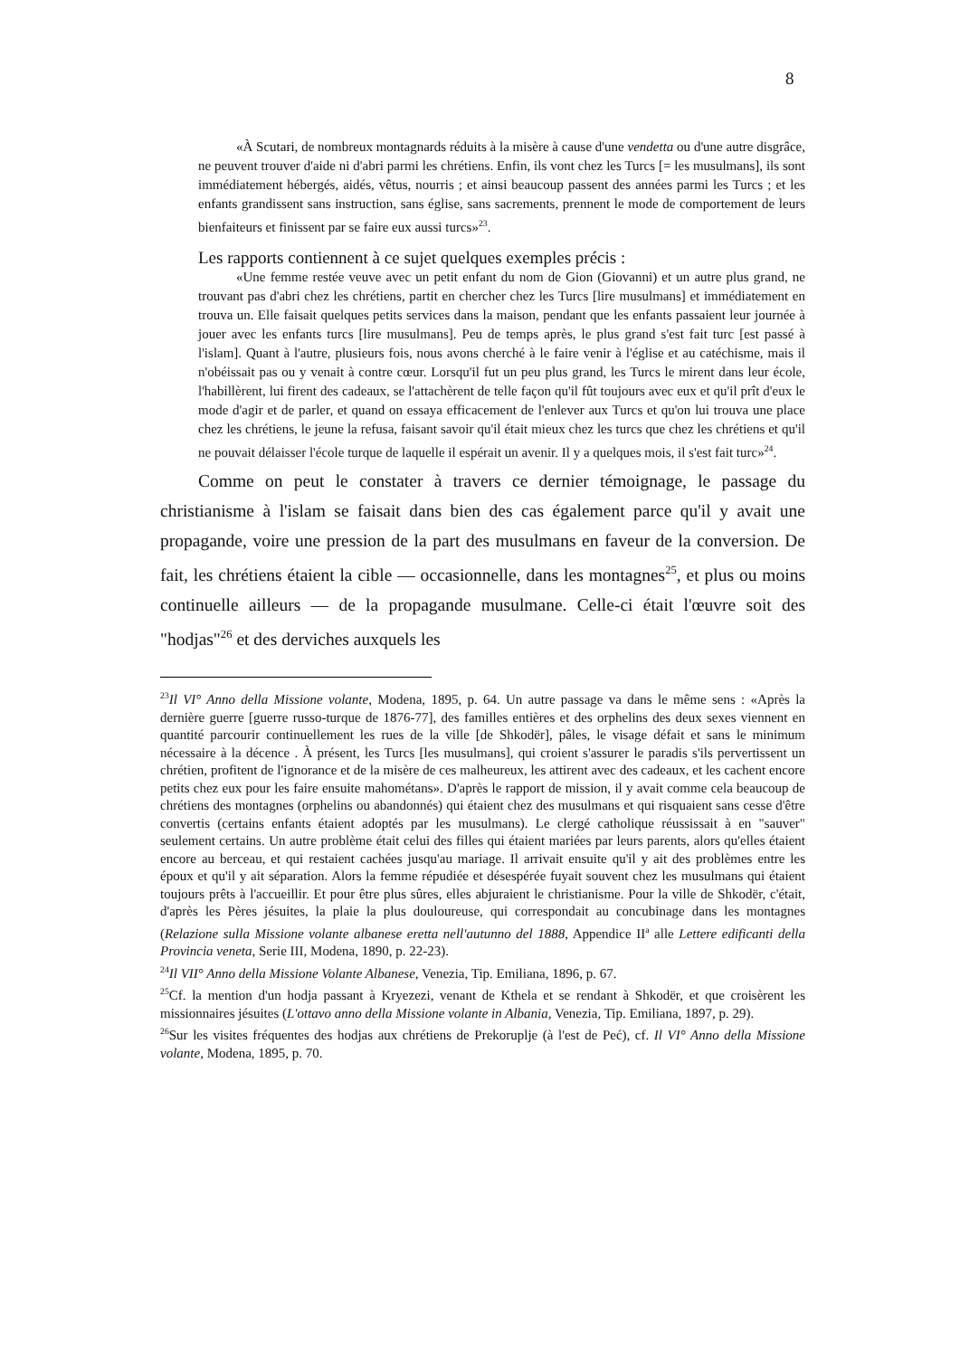8
«À Scutari, de nombreux montagnards réduits à la misère à cause d'une vendetta ou d'une autre disgrâce, ne peuvent trouver d'aide ni d'abri parmi les chrétiens. Enfin, ils vont chez les Turcs [= les musulmans], ils sont immédiatement hébergés, aidés, vêtus, nourris ; et ainsi beaucoup passent des années parmi les Turcs ; et les enfants grandissent sans instruction, sans église, sans sacrements, prennent le mode de comportement de leurs bienfaiteurs et finissent par se faire eux aussi turcs»<sup>23</sup>.
Les rapports contiennent à ce sujet quelques exemples précis :
«Une femme restée veuve avec un petit enfant du nom de Gion (Giovanni) et un autre plus grand, ne trouvant pas d'abri chez les chrétiens, partit en chercher chez les Turcs [lire musulmans] et immédiatement en trouva un. Elle faisait quelques petits services dans la maison, pendant que les enfants passaient leur journée à jouer avec les enfants turcs [lire musulmans]. Peu de temps après, le plus grand s'est fait turc [est passé à l'islam]. Quant à l'autre, plusieurs fois, nous avons cherché à le faire venir à l'église et au catéchisme, mais il n'obéissait pas ou y venait à contre cœur. Lorsqu'il fut un peu plus grand, les Turcs le mirent dans leur école, l'habillèrent, lui firent des cadeaux, se l'attachèrent de telle façon qu'il fût toujours avec eux et qu'il prît d'eux le mode d'agir et de parler, et quand on essaya efficacement de l'enlever aux Turcs et qu'on lui trouva une place chez les chrétiens, le jeune la refusa, faisant savoir qu'il était mieux chez les turcs que chez les chrétiens et qu'il ne pouvait délaisser l'école turque de laquelle il espérait un avenir. Il y a quelques mois, il s'est fait turc»<sup>24</sup>.
Comme on peut le constater à travers ce dernier témoignage, le passage du christianisme à l'islam se faisait dans bien des cas également parce qu'il y avait une propagande, voire une pression de la part des musulmans en faveur de la conversion. De fait, les chrétiens étaient la cible — occasionnelle, dans les montagnes<sup>25</sup>, et plus ou moins continuelle ailleurs — de la propagande musulmane. Celle-ci était l'œuvre soit des "hodjas"<sup>26</sup> et des derviches auxquels les
<sup>23</sup> Il VI° Anno della Missione volante, Modena, 1895, p. 64. Un autre passage va dans le même sens : «Après la dernière guerre [guerre russo-turque de 1876-77], des familles entières et des orphelins des deux sexes viennent en quantité parcourir continuellement les rues de la ville [de Shkodër], pâles, le visage défait et sans le minimum nécessaire à la décence . À présent, les Turcs [les musulmans], qui croient s'assurer le paradis s'ils pervertissent un chrétien, profitent de l'ignorance et de la misère de ces malheureux, les attirent avec des cadeaux, et les cachent encore petits chez eux pour les faire ensuite mahométans». D'après le rapport de mission, il y avait comme cela beaucoup de chrétiens des montagnes (orphelins ou abandonnés) qui étaient chez des musulmans et qui risquaient sans cesse d'être convertis (certains enfants étaient adoptés par les musulmans). Le clergé catholique réussissait à en "sauver" seulement certains. Un autre problème était celui des filles qui étaient mariées par leurs parents, alors qu'elles étaient encore au berceau, et qui restaient cachées jusqu'au mariage. Il arrivait ensuite qu'il y ait des problèmes entre les époux et qu'il y ait séparation. Alors la femme répudiée et désespérée fuyait souvent chez les musulmans qui étaient toujours prêts à l'accueillir. Et pour être plus sûres, elles abjuraient le christianisme. Pour la ville de Shkodër, c'était, d'après les Pères jésuites, la plaie la plus douloureuse, qui correspondait au concubinage dans les montagnes (Relazione sulla Missione volante albanese eretta nell'autunno del 1888, Appendice II<sup>a</sup> alle Lettere edificanti della Provincia veneta, Serie III, Modena, 1890, p. 22-23).
<sup>24</sup> Il VII° Anno della Missione Volante Albanese, Venezia, Tip. Emiliana, 1896, p. 67.
<sup>25</sup> Cf. la mention d'un hodja passant à Kryezezi, venant de Kthela et se rendant à Shkodër, et que croisèrent les missionnaires jésuites (L'ottavo anno della Missione volante in Albania, Venezia, Tip. Emiliana, 1897, p. 29).
<sup>26</sup> Sur les visites fréquentes des hodjas aux chrétiens de Prekoruplje (à l'est de Peć), cf. Il VI° Anno della Missione volante, Modena, 1895, p. 70.